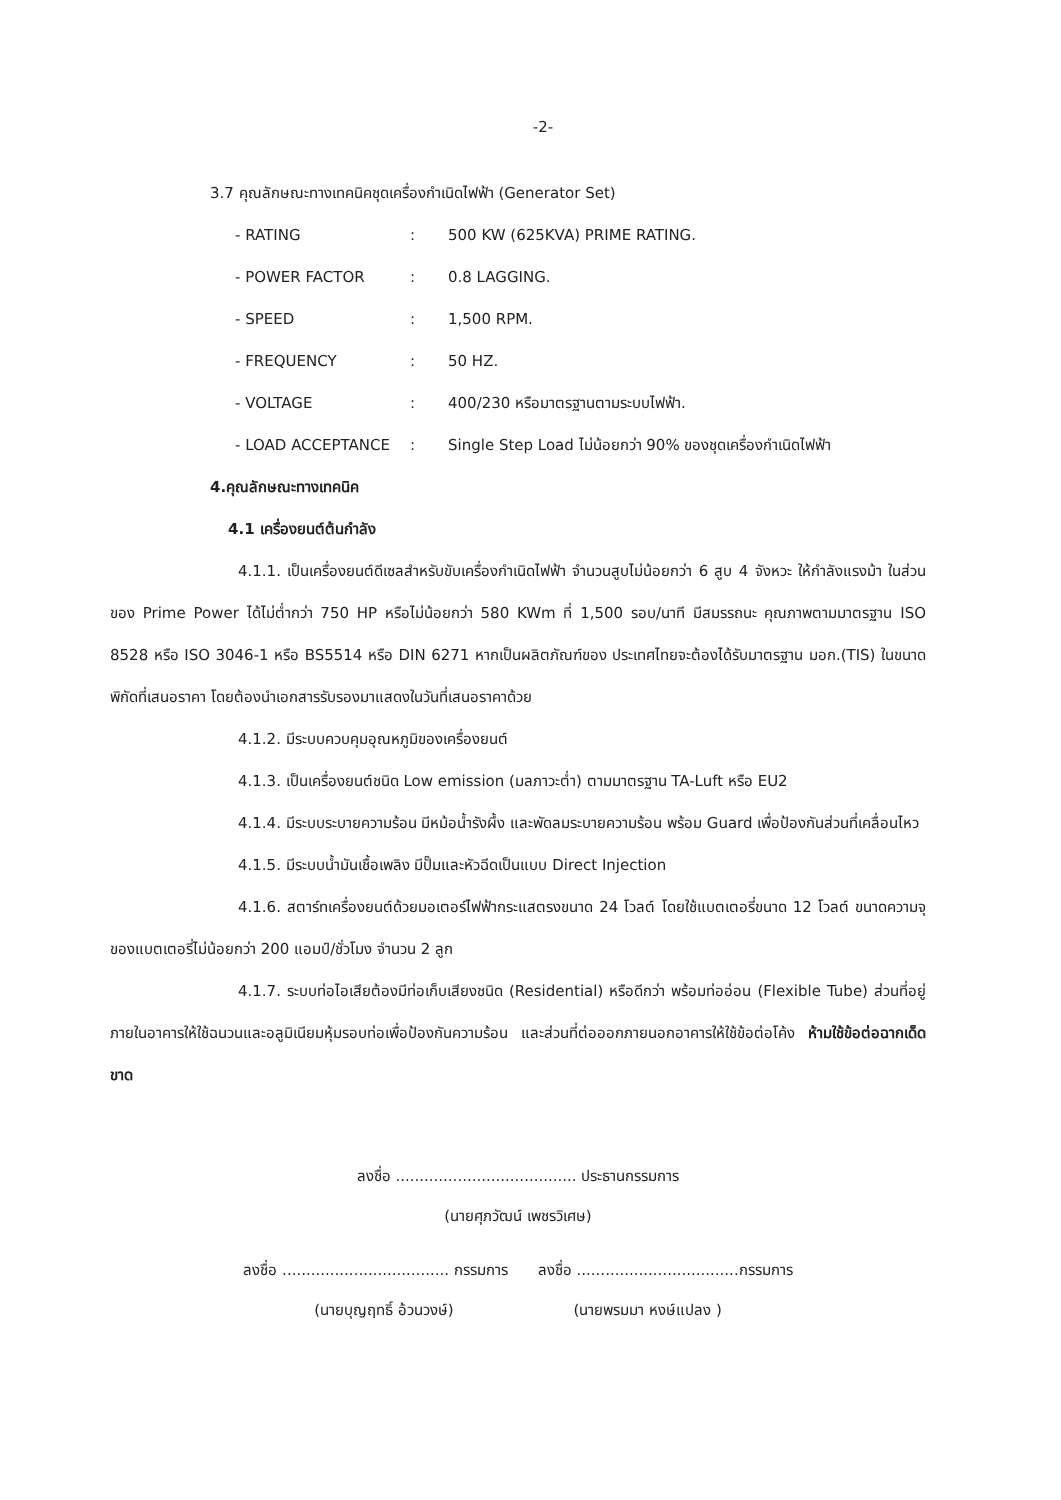-2-
3.7 คุณลักษณะทางเทคนิคชุดเครื่องกำเนิดไฟฟ้า (Generator Set)
| - RATING | : | 500 KW (625KVA) PRIME RATING. |
| - POWER FACTOR | : | 0.8 LAGGING. |
| - SPEED | : | 1,500 RPM. |
| - FREQUENCY | : | 50 HZ. |
| - VOLTAGE | : | 400/230 หรือมาตรฐานตามระบบไฟฟ้า. |
| - LOAD ACCEPTANCE | : | Single Step Load ไม่น้อยกว่า 90% ของชุดเครื่องกำเนิดไฟฟ้า |
4.คุณลักษณะทางเทคนิค
4.1 เครื่องยนต์ต้นกำลัง
4.1.1. เป็นเครื่องยนต์ดีเซลสำหรับขับเครื่องกำเนิดไฟฟ้า จำนวนสูบไม่น้อยกว่า 6 สูบ 4 จังหวะ ให้กำลังแรงม้า ในส่วนของ Prime Power ได้ไม่ต่ำกว่า 750 HP หรือไม่น้อยกว่า 580 KWm ที่ 1,500 รอบ/นาที มีสมรรถนะ คุณภาพตามมาตรฐาน ISO 8528 หรือ ISO 3046-1 หรือ BS5514 หรือ DIN 6271 หากเป็นผลิตภัณฑ์ของ ประเทศไทยจะต้องได้รับมาตรฐาน มอก.(TIS) ในขนาดพิกัดที่เสนอราคา โดยต้องนำเอกสารรับรองมาแสดงในวันที่เสนอราคาด้วย
4.1.2. มีระบบควบคุมอุณหภูมิของเครื่องยนต์
4.1.3. เป็นเครื่องยนต์ชนิด Low emission (มลภาวะต่ำ) ตามมาตรฐาน TA-Luft หรือ EU2
4.1.4. มีระบบระบายความร้อน มีหม้อน้ำรังผึ้ง และพัดลมระบายความร้อน พร้อม Guard เพื่อป้องกันส่วนที่เคลื่อนไหว
4.1.5. มีระบบน้ำมันเชื้อเพลิง มีปั๊มและหัวฉีดเป็นแบบ Direct Injection
4.1.6. สตาร์ทเครื่องยนต์ด้วยมอเตอร์ไฟฟ้ากระแสตรงขนาด 24 โวลต์ โดยใช้แบตเตอรี่ขนาด 12 โวลต์ ขนาดความจุของแบตเตอรี่ไม่น้อยกว่า 200 แอมป์/ชั่วโมง จำนวน 2 ลูก
4.1.7. ระบบท่อไอเสียต้องมีท่อเก็บเสียงชนิด (Residential) หรือดีกว่า พร้อมท่ออ่อน (Flexible Tube) ส่วนที่อยู่ภายในอาคารให้ใช้ฉนวนและอลูมิเนียมหุ้มรอบท่อเพื่อป้องกันความร้อน และส่วนที่ต่อออกภายนอกอาคารให้ใช้ข้อต่อโค้ง ห้ามใช้ข้อต่อฉากเด็ดขาด
ลงชื่อ ...................................... ประธานกรรมการ
(นายศุภวัฒน์ เพชรวิเศษ)
ลงชื่อ ................................... กรรมการ ลงชื่อ ..................................กรรมการ
(นายบุญฤทธิ์ อ้วนวงษ์) (นายพรมมา หงษ์แปลง )